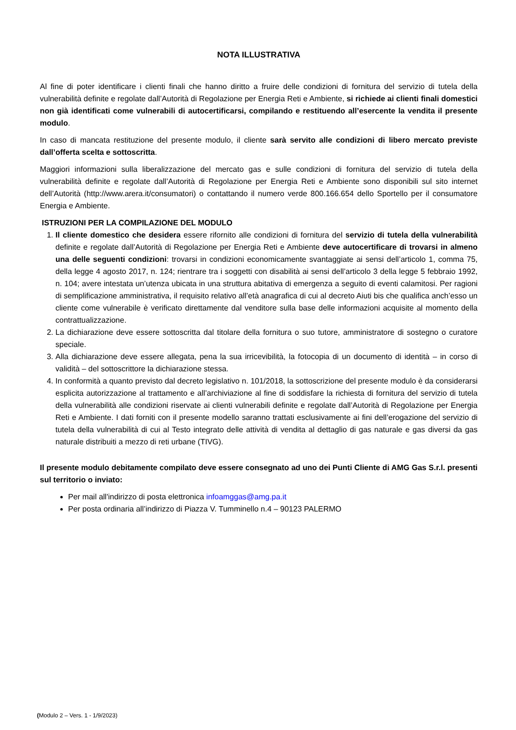NOTA ILLUSTRATIVA
Al fine di poter identificare i clienti finali che hanno diritto a fruire delle condizioni di fornitura del servizio di tutela della vulnerabilità definite e regolate dall’Autorità di Regolazione per Energia Reti e Ambiente, si richiede ai clienti finali domestici non già identificati come vulnerabili di autocertificarsi, compilando e restituendo all’esercente la vendita il presente modulo.
In caso di mancata restituzione del presente modulo, il cliente sarà servito alle condizioni di libero mercato previste dall’offerta scelta e sottoscritta.
Maggiori informazioni sulla liberalizzazione del mercato gas e sulle condizioni di fornitura del servizio di tutela della vulnerabilità definite e regolate dall’Autorità di Regolazione per Energia Reti e Ambiente sono disponibili sul sito internet dell’Autorità (http://www.arera.it/consumatori) o contattando il numero verde 800.166.654 dello Sportello per il consumatore Energia e Ambiente.
ISTRUZIONI PER LA COMPILAZIONE DEL MODULO
1. Il cliente domestico che desidera essere rifornito alle condizioni di fornitura del servizio di tutela della vulnerabilità definite e regolate dall’Autorità di Regolazione per Energia Reti e Ambiente deve autocertificare di trovarsi in almeno una delle seguenti condizioni: trovarsi in condizioni economicamente svantaggiate ai sensi dell’articolo 1, comma 75, della legge 4 agosto 2017, n. 124; rientrare tra i soggetti con disabilità ai sensi dell’articolo 3 della legge 5 febbraio 1992, n. 104; avere intestata un’utenza ubicata in una struttura abitativa di emergenza a seguito di eventi calamitosi. Per ragioni di semplificazione amministrativa, il requisito relativo all’età anagrafica di cui al decreto Aiuti bis che qualifica anch’esso un cliente come vulnerabile è verificato direttamente dal venditore sulla base delle informazioni acquisite al momento della contrattualizzazione.
2. La dichiarazione deve essere sottoscritta dal titolare della fornitura o suo tutore, amministratore di sostegno o curatore speciale.
3. Alla dichiarazione deve essere allegata, pena la sua irricevibilità, la fotocopia di un documento di identità – in corso di validità – del sottoscrittore la dichiarazione stessa.
4. In conformità a quanto previsto dal decreto legislativo n. 101/2018, la sottoscrizione del presente modulo è da considerarsi esplicita autorizzazione al trattamento e all’archiviazione al fine di soddisfare la richiesta di fornitura del servizio di tutela della vulnerabilità alle condizioni riservate ai clienti vulnerabili definite e regolate dall’Autorità di Regolazione per Energia Reti e Ambiente. I dati forniti con il presente modello saranno trattati esclusivamente ai fini dell’erogazione del servizio di tutela della vulnerabilità di cui al Testo integrato delle attività di vendita al dettaglio di gas naturale e gas diversi da gas naturale distribuiti a mezzo di reti urbane (TIVG).
Il presente modulo debitamente compilato deve essere consegnato ad uno dei Punti Cliente di AMG Gas S.r.l. presenti sul territorio o inviato:
Per mail all'indirizzo di posta elettronica infoamggas@amg.pa.it
Per posta ordinaria all’indirizzo di Piazza V. Tumminello n.4 – 90123 PALERMO
(Modulo 2 – Vers. 1 - 1/9/2023)